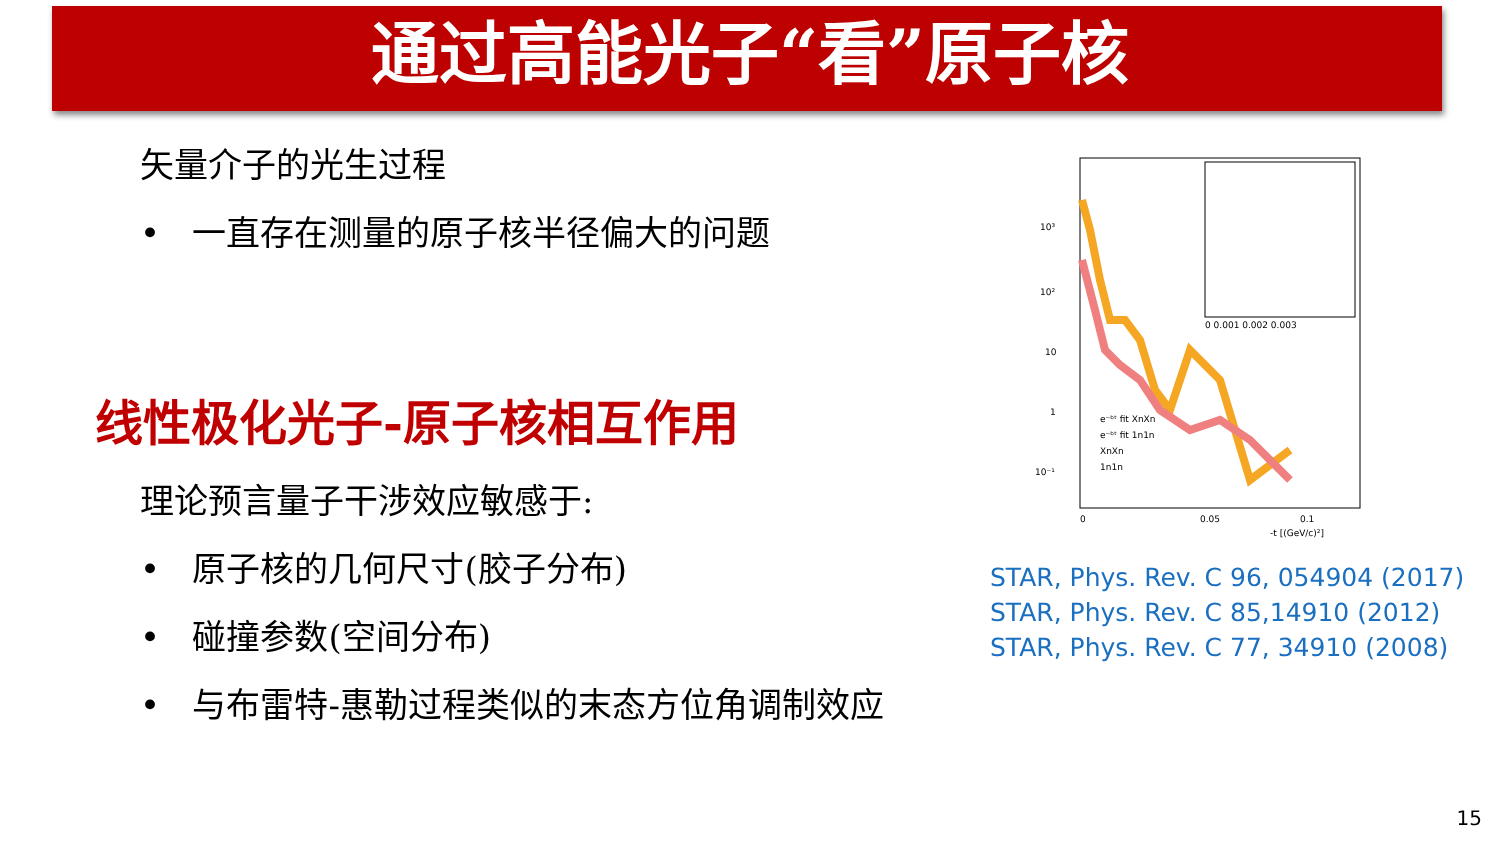通过高能光子“看”原子核
矢量介子的光生过程
• 一直存在测量的原子核半径偏大的问题
线性极化光子-原子核相互作用
理论预言量子干涉效应敏感于:
• 原子核的几何尺寸(胶子分布)
• 碰撞参数(空间分布)
• 与布雷特-惠勒过程类似的末态方位角调制效应
10³
10²
10
1
10⁻¹
0
0.05
0.1
-t [(GeV/c)²]
e⁻ᵇᵗ fit XnXn
e⁻ᵇᵗ fit 1n1n
XnXn
1n1n
0 0.001 0.002 0.003
STAR, Phys. Rev. C 96, 054904 (2017)
STAR, Phys. Rev. C 85,14910 (2012)
STAR, Phys. Rev. C 77, 34910 (2008)
15